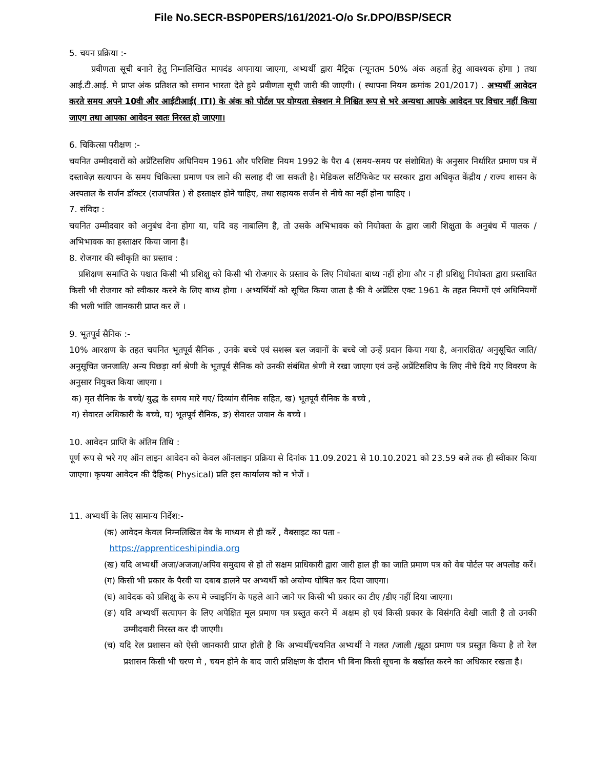File No.SECR-BSP0PERS/161/2021-O/o Sr.DPO/BSP/SECR
5. चयन प्रक्रिया :-
प्रवीणता सूची बनाने हेतु निम्नलिखित मापदंड अपनाया जाएगा, अभ्यर्थी द्वारा मैट्रिक (न्यूनतम 50% अंक अहर्ता हेतु आवश्यक होगा ) तथा आई.टी.आई. मे प्राप्त अंक प्रतिशत को समान भारता देते हुये प्रवीणता सूची जारी की जाएगी। ( स्थापना नियम क्रमांक 201/2017) . अभ्यर्थी आवेदन करते समय अपने 10वी और आईटीआई( ITI) के अंक को पोर्टल पर योग्यता सेक्शन मे निश्चित रूप से भरे अन्यथा आपके आवेदन पर विचार नहीं किया जाएग तथा आपका आवेदन स्वतः निरस्त हो जाएगा।
6. चिकित्सा परीक्षण :-
चयनित उम्मीदवारों को अप्रेंटिसशिप अधिनियम 1961 और परिशिष्ट नियम 1992 के पैरा 4 (समय-समय पर संशोधित) के अनुसार निर्धारित प्रमाण पत्र में दस्तावेज़ सत्यापन के समय चिकित्सा प्रमाण पत्र लाने की सलाह दी जा सकती है। मेडिकल सर्टिफिकेट पर सरकार द्वारा अधिकृत केंद्रीय / राज्य शासन के अस्पताल के सर्जन डॉक्टर (राजपत्रित ) से हस्ताक्षर होने चाहिए, तथा सहायक सर्जन से नीचे का नहीं होना चाहिए ।
7. संविदा :
चयनित उम्मीदवार को अनुबंध देना होगा या, यदि वह नाबालिग है, तो उसके अभिभावक को नियोक्ता के द्वारा जारी शिक्षुता के अनुबंध में पालक / अभिभावक का हस्ताक्षर किया जाना है।
8. रोजगार की स्वीकृति का प्रस्ताव :
प्रशिक्षण समाप्ति के पश्चात किसी भी प्रशिक्षु को किसी भी रोजगार के प्रस्ताव के लिए नियोक्ता बाध्य नहीं होगा और न ही प्रशिक्षु नियोक्ता द्वारा प्रस्तावित किसी भी रोजगार को स्वीकार करने के लिए बाध्य होगा । अभ्यर्थियों को सूचित किया जाता है की वे अप्रेंटिस एक्ट 1961 के तहत नियमों एवं अधिनियमों की भली भांति जानकारी प्राप्त कर लें ।
9. भूतपूर्व सैनिक :-
10% आरक्षण के तहत चयनित भूतपूर्व सैनिक , उनके बच्चे एवं सशस्त्र बल जवानों के बच्चे जो उन्हें प्रदान किया गया है, अनारक्षित/ अनुसूचित जाति/ अनुसूचित जनजाति/ अन्य पिछड़ा वर्ग श्रेणी के भूतपूर्व सैनिक को उनकी संबंधित श्रेणी मे रखा जाएगा एवं उन्हें अप्रेंटिसशिप के लिए नीचे दिये गए विवरण के अनुसार नियुक्त किया जाएगा ।
क) मृत सैनिक के बच्चे/ युद्ध के समय मारे गए/ दिव्यांग सैनिक सहित, ख) भूतपूर्व सैनिक के बच्चे ,
ग) सेवारत अधिकारी के बच्चे, घ) भूतपूर्व सैनिक, ङ) सेवारत जवान के बच्चे ।
10. आवेदन प्राप्ति के अंतिम तिथि :
पूर्ण रूप से भरे गए ऑन लाइन आवेदन को केवल ऑनलाइन प्रक्रिया से दिनांक 11.09.2021 से 10.10.2021 को 23.59 बजे तक ही स्वीकार किया जाएगा। कृपया आवेदन की दैहिक( Physical) प्रति इस कार्यालय को न भेजें ।
11. अभ्यर्थी के लिए सामान्य निर्देश:-
(क) आवेदन केवल निम्नलिखित वेब के माध्यम से ही करें , वैबसाइट का पता -
https://apprenticeshipindia.org
(ख) यदि अभ्यर्थी अजा/अजजा/अपिव समुदाय से हो तो सक्षम प्राधिकारी द्वारा जारी हाल ही का जाति प्रमाण पत्र को वेब पोर्टल पर अपलोड करें।
(ग) किसी भी प्रकार के पैरवी या दबाब डालने पर अभ्यर्थी को अयोग्य घोषित कर दिया जाएगा।
(घ) आवेदक को प्रशिक्षु के रूप मे ज्वाइनिंग के पहले आने जाने पर किसी भी प्रकार का टीए /डीए नहीं दिया जाएगा।
(ङ) यदि अभ्यर्थी सत्यापन के लिए अपेक्षित मूल प्रमाण पत्र प्रस्तुत करने में अक्षम हो एवं किसी प्रकार के विसंगति देखी जाती है तो उनकी उम्मीदवारी निरस्त कर दी जाएगी।
(च) यदि रेल प्रशासन को ऐसी जानकारी प्राप्त होती है कि अभ्यर्थी/चयनित अभ्यर्थी ने गलत /जाली /झूठा प्रमाण पत्र प्रस्तुत किया है तो रेल प्रशासन किसी भी चरण मे , चयन होने के बाद जारी प्रशिक्षण के दौरान भी बिना किसी सूचना के बर्खास्त करने का अधिकार रखता है।